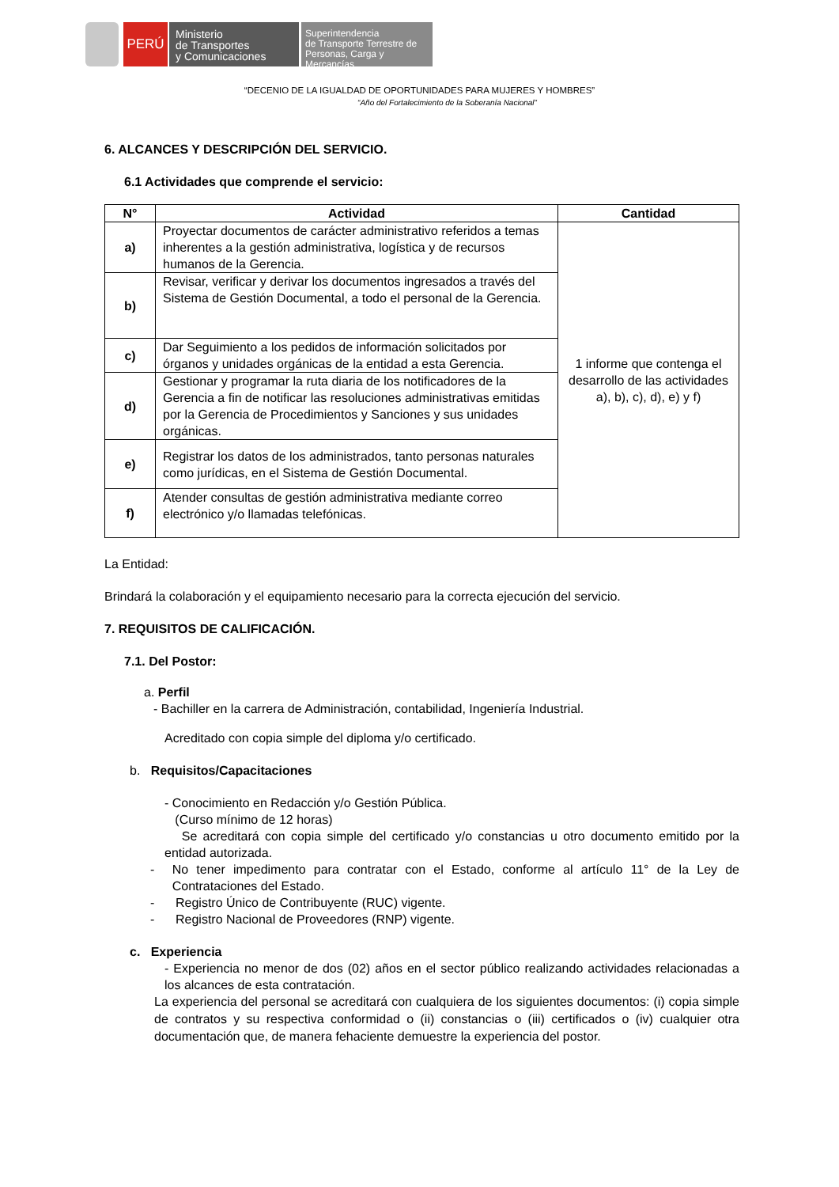PERÚ
Ministerio
de Transportes
y Comunicaciones
Superintendencia
de Transporte Terrestre de
Personas, Carga y Mercancías
“DECENIO DE LA IGUALDAD DE OPORTUNIDADES PARA MUJERES Y HOMBRES”
“Año del Fortalecimiento de la Soberanía Nacional”
6. ALCANCES Y DESCRIPCIÓN DEL SERVICIO.
6.1 Actividades que comprende el servicio:
| N° | Actividad | Cantidad |
| --- | --- | --- |
| a) | Proyectar documentos de carácter administrativo referidos a temas inherentes a la gestión administrativa, logística y de recursos humanos de la Gerencia. | 1 informe que contenga el desarrollo de las actividades a), b), c), d), e) y f) |
| b) | Revisar, verificar y derivar los documentos ingresados a través del Sistema de Gestión Documental, a todo el personal de la Gerencia. | |
| c) | Dar Seguimiento a los pedidos de información solicitados por órganos y unidades orgánicas de la entidad a esta Gerencia. | |
| d) | Gestionar y programar la ruta diaria de los notificadores de la Gerencia a fin de notificar las resoluciones administrativas emitidas por la Gerencia de Procedimientos y Sanciones y sus unidades orgánicas. | |
| e) | Registrar los datos de los administrados, tanto personas naturales como jurídicas, en el Sistema de Gestión Documental. | |
| f) | Atender consultas de gestión administrativa mediante correo electrónico y/o llamadas telefónicas. | |
La Entidad:
Brindará la colaboración y el equipamiento necesario para la correcta ejecución del servicio.
7. REQUISITOS DE CALIFICACIÓN.
7.1. Del Postor:
a. Perfil
- Bachiller en la carrera de Administración, contabilidad, Ingeniería Industrial.
Acreditado con copia simple del diploma y/o certificado.
b. Requisitos/Capacitaciones
- Conocimiento en Redacción y/o Gestión Pública.
(Curso mínimo de 12 horas)
Se acreditará con copia simple del certificado y/o constancias u otro documento emitido por la entidad autorizada.
- No tener impedimento para contratar con el Estado, conforme al artículo 11° de la Ley de Contrataciones del Estado.
- Registro Único de Contribuyente (RUC) vigente.
- Registro Nacional de Proveedores (RNP) vigente.
c. Experiencia
- Experiencia no menor de dos (02) años en el sector público realizando actividades relacionadas a los alcances de esta contratación.
La experiencia del personal se acreditará con cualquiera de los siguientes documentos: (i) copia simple de contratos y su respectiva conformidad o (ii) constancias o (iii) certificados o (iv) cualquier otra documentación que, de manera fehaciente demuestre la experiencia del postor.